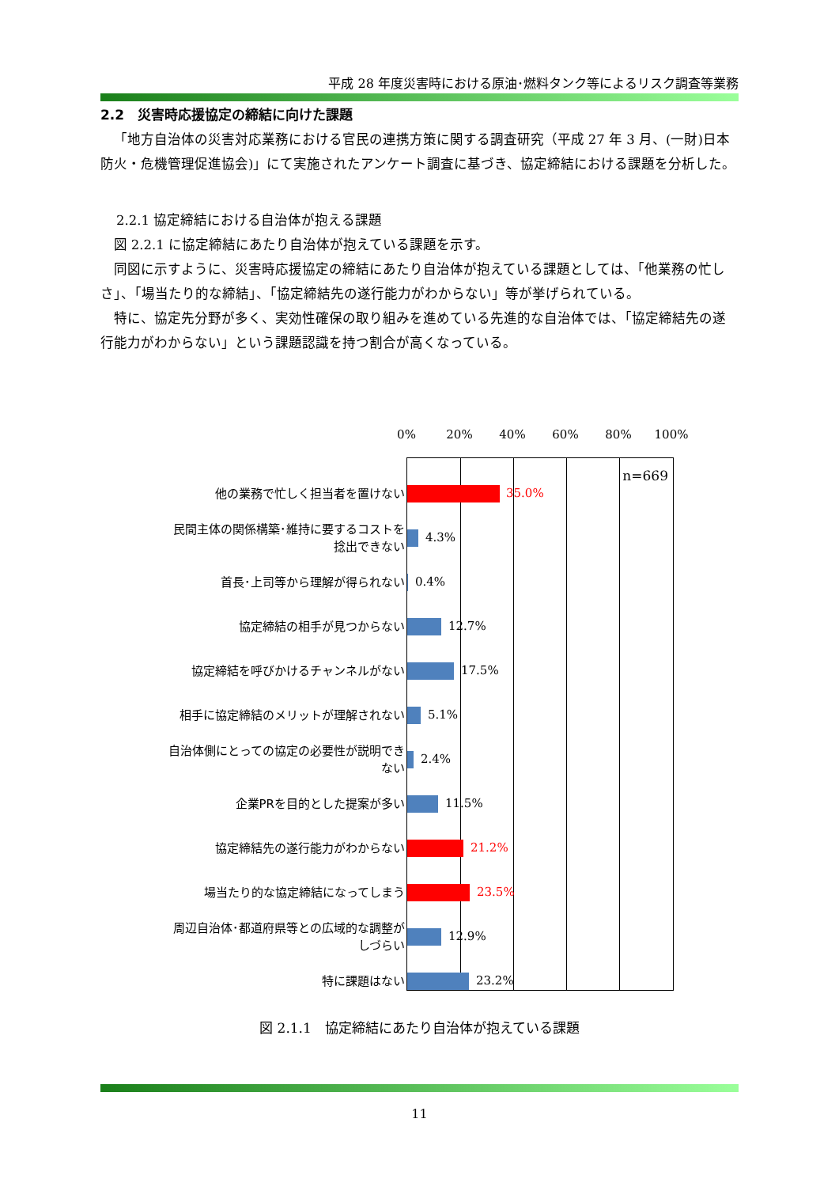平成 28 年度災害時における原油･燃料タンク等によるリスク調査等業務
2.2　災害時応援協定の締結に向けた課題
「地方自治体の災害対応業務における官民の連携方策に関する調査研究（平成 27 年 3 月、(一財)日本防火・危機管理促進協会)」にて実施されたアンケート調査に基づき、協定締結における課題を分析した。
2.2.1 協定締結における自治体が抱える課題
図 2.2.1 に協定締結にあたり自治体が抱えている課題を示す。
同図に示すように、災害時応援協定の締結にあたり自治体が抱えている課題としては、「他業務の忙しさ」、「場当たり的な締結」、「協定締結先の遂行能力がわからない」等が挙げられている。
特に、協定先分野が多く、実効性確保の取り組みを進めている先進的な自治体では、「協定締結先の遂行能力がわからない」という課題認識を持つ割合が高くなっている。
0% 20% 40% 60% 80% 100%
n=669
他の業務で忙しく担当者を置けない
35.0%
民間主体の関係構築･維持に要するコストを捻出できない
4.3%
首長･上司等から理解が得られない
0.4%
協定締結の相手が見つからない
12.7%
協定締結を呼びかけるチャンネルがない
17.5%
相手に協定締結のメリットが理解されない
5.1%
自治体側にとっての協定の必要性が説明できない
2.4%
企業PRを目的とした提案が多い
11.5%
協定締結先の遂行能力がわからない
21.2%
場当たり的な協定締結になってしまう
23.5%
周辺自治体･都道府県等との広域的な調整がしづらい
12.9%
特に課題はない
23.2%
図 2.1.1　協定締結にあたり自治体が抱えている課題
11